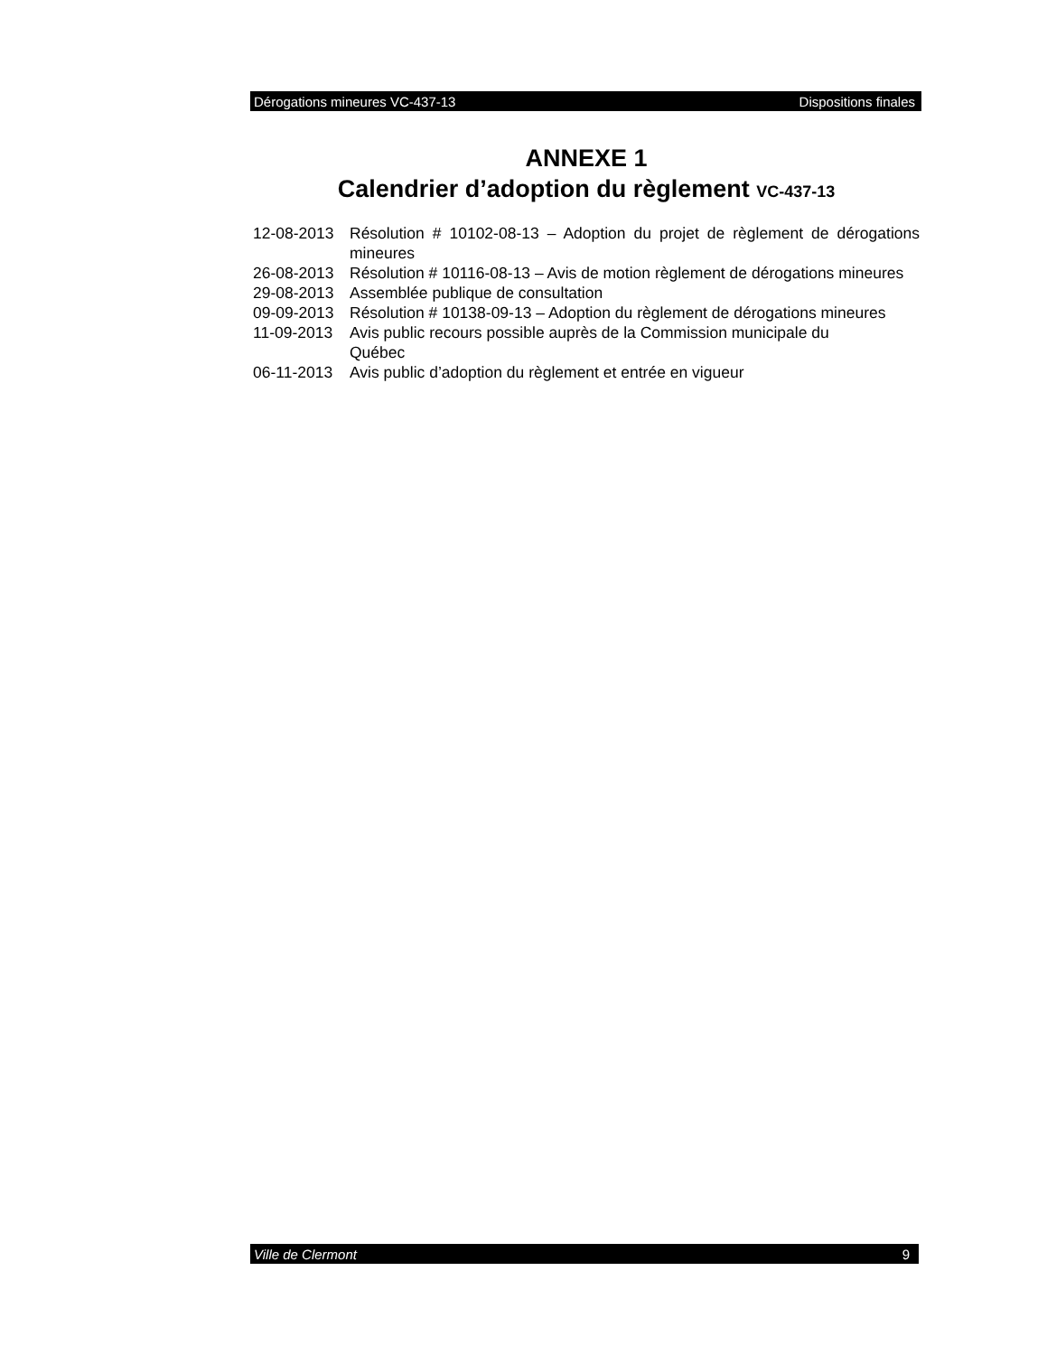Dérogations mineures VC-437-13 Dispositions finales
ANNEXE 1
Calendrier d’adoption du règlement VC-437-13
| 12-08-2013 | Résolution # 10102-08-13 – Adoption du projet de règlement de dérogations mineures |
| 26-08-2013 | Résolution # 10116-08-13 – Avis de motion règlement de dérogations mineures |
| 29-08-2013 | Assemblée publique de consultation |
| 09-09-2013 | Résolution # 10138-09-13 – Adoption du règlement de dérogations mineures |
| 11-09-2013 | Avis public recours possible auprès de la Commission municipale du Québec |
| 06-11-2013 | Avis public d’adoption du règlement et entrée en vigueur |
Ville de Clermont 9